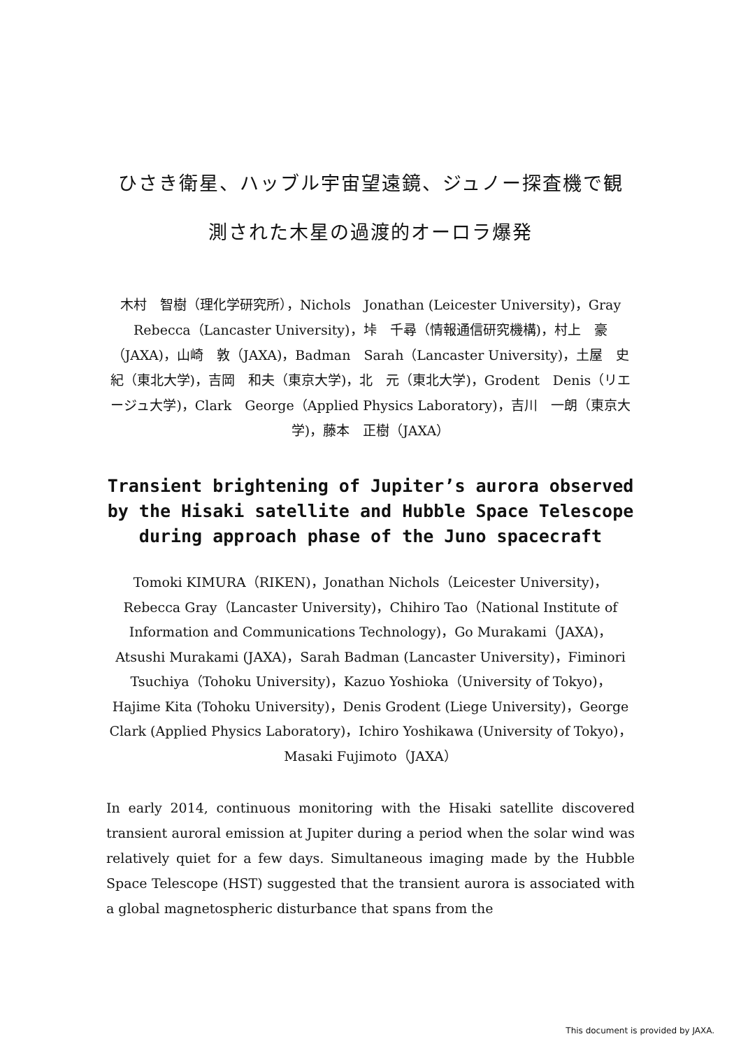ひさき衛星、ハッブル宇宙望遠鏡、ジュノー探査機で観
測された木星の過渡的オーロラ爆発
木村　智樹（理化学研究所），Nichols　Jonathan (Leicester University)，Gray　Rebecca（Lancaster University)，垰　千尋（情報通信研究機構)，村上　豪（JAXA)，山崎　敦（JAXA)，Badman　Sarah（Lancaster University)，土屋　史紀（東北大学)，吉岡　和夫（東京大学)，北　元（東北大学)，Grodent　Denis（リエージュ大学)，Clark　George（Applied Physics Laboratory)，吉川　一朗（東京大学)，藤本　正樹（JAXA）
Transient brightening of Jupiter’s aurora observed by the Hisaki satellite and Hubble Space Telescope during approach phase of the Juno spacecraft
Tomoki KIMURA（RIKEN)，Jonathan Nichols（Leicester University)，Rebecca Gray（Lancaster University)，Chihiro Tao（National Institute of Information and Communications Technology)，Go Murakami（JAXA)，Atsushi Murakami (JAXA)，Sarah Badman (Lancaster University)，Fiminori Tsuchiya（Tohoku University)，Kazuo Yoshioka（University of Tokyo)，Hajime Kita (Tohoku University)，Denis Grodent (Liege University)，George Clark (Applied Physics Laboratory)，Ichiro Yoshikawa (University of Tokyo)，Masaki Fujimoto（JAXA）
In early 2014, continuous monitoring with the Hisaki satellite discovered transient auroral emission at Jupiter during a period when the solar wind was relatively quiet for a few days. Simultaneous imaging made by the Hubble Space Telescope (HST) suggested that the transient aurora is associated with a global magnetospheric disturbance that spans from the
This document is provided by JAXA.